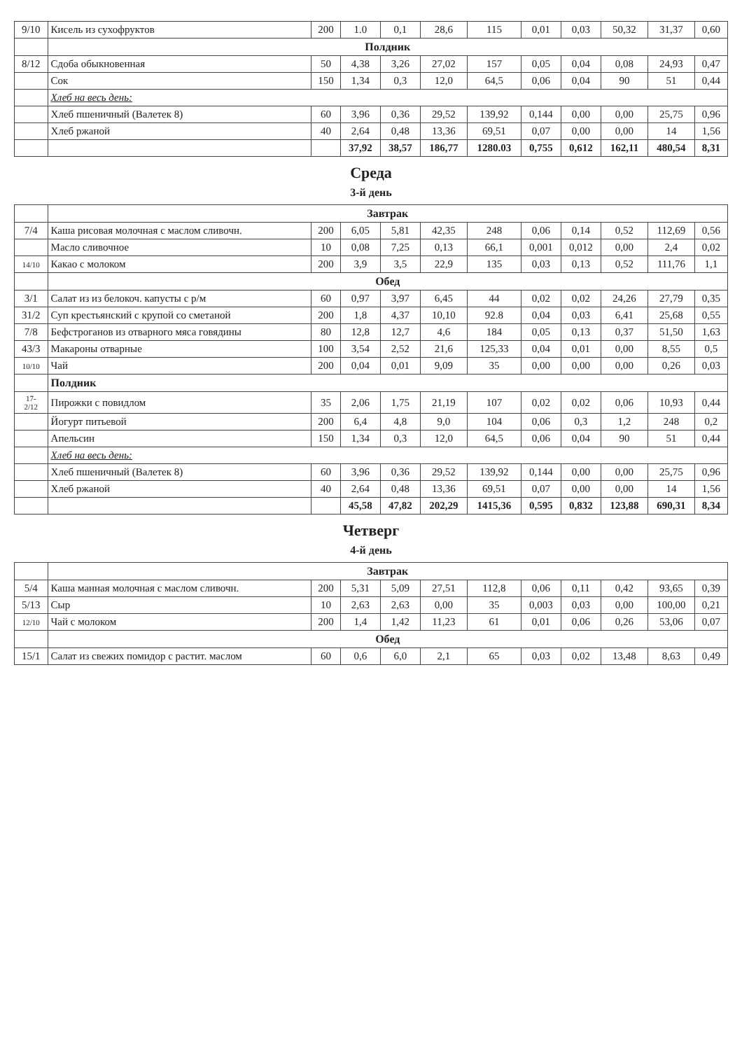| 9/10 | Кисель из сухофруктов | 200 | 1.0 | 0,1 | 28,6 | 115 | 0,01 | 0,03 | 50,32 | 31,37 | 0,60 |
| | Полдник | | | | | | | | | | |
| 8/12 | Сдоба обыкновенная | 50 | 4,38 | 3,26 | 27,02 | 157 | 0,05 | 0,04 | 0,08 | 24,93 | 0,47 |
| | Сок | 150 | 1,34 | 0,3 | 12,0 | 64,5 | 0,06 | 0,04 | 90 | 51 | 0,44 |
| | Хлеб на весь день: | | | | | | | | | | |
| | Хлеб пшеничный (Валетек 8) | 60 | 3,96 | 0,36 | 29,52 | 139,92 | 0,144 | 0,00 | 0,00 | 25,75 | 0,96 |
| | Хлеб ржаной | 40 | 2,64 | 0,48 | 13,36 | 69,51 | 0,07 | 0,00 | 0,00 | 14 | 1,56 |
| | | | 37,92 | 38,57 | 186,77 | 1280.03 | 0,755 | 0,612 | 162,11 | 480,54 | 8,31 |
| Среда | | | | | | | | | | | |
| 3-й день | | | | | | | | | | | |
| | Завтрак | | | | | | | | | | |
| 7/4 | Каша рисовая молочная с маслом сливочн. | 200 | 6,05 | 5,81 | 42,35 | 248 | 0,06 | 0,14 | 0,52 | 112,69 | 0,56 |
| | Масло сливочное | 10 | 0,08 | 7,25 | 0,13 | 66,1 | 0,001 | 0,012 | 0,00 | 2,4 | 0,02 |
| 14/10 | Какао с молоком | 200 | 3,9 | 3,5 | 22,9 | 135 | 0,03 | 0,13 | 0,52 | 111,76 | 1,1 |
| | Обед | | | | | | | | | | |
| 3/1 | Салат из из белокоч. капусты с р/м | 60 | 0,97 | 3,97 | 6,45 | 44 | 0,02 | 0,02 | 24,26 | 27,79 | 0,35 |
| 31/2 | Суп крестьянский с крупой со сметаной | 200 | 1,8 | 4,37 | 10,10 | 92.8 | 0,04 | 0,03 | 6,41 | 25,68 | 0,55 |
| 7/8 | Бефстроганов из отварного мяса говядины | 80 | 12,8 | 12,7 | 4,6 | 184 | 0,05 | 0,13 | 0,37 | 51,50 | 1,63 |
| 43/3 | Макароны отварные | 100 | 3,54 | 2,52 | 21,6 | 125,33 | 0,04 | 0,01 | 0,00 | 8,55 | 0,5 |
| 10/10 | Чай | 200 | 0,04 | 0,01 | 9,09 | 35 | 0,00 | 0,00 | 0,00 | 0,26 | 0,03 |
| | Полдник | | | | | | | | | | |
| 17- 2/12 | Пирожки с повидлом | 35 | 2,06 | 1,75 | 21,19 | 107 | 0,02 | 0,02 | 0,06 | 10,93 | 0,44 |
| | Йогурт питьевой | 200 | 6,4 | 4,8 | 9,0 | 104 | 0,06 | 0,3 | 1,2 | 248 | 0,2 |
| | Апельсин | 150 | 1,34 | 0,3 | 12,0 | 64,5 | 0,06 | 0,04 | 90 | 51 | 0,44 |
| | Хлеб на весь день: | | | | | | | | | | |
| | Хлеб пшеничный (Валетек 8) | 60 | 3,96 | 0,36 | 29,52 | 139,92 | 0,144 | 0,00 | 0,00 | 25,75 | 0,96 |
| | Хлеб ржаной | 40 | 2,64 | 0,48 | 13,36 | 69,51 | 0,07 | 0,00 | 0,00 | 14 | 1,56 |
| | | | 45,58 | 47,82 | 202,29 | 1415,36 | 0,595 | 0,832 | 123,88 | 690,31 | 8,34 |
| Четверг | | | | | | | | | | | |
| 4-й день | | | | | | | | | | | |
| | Завтрак | | | | | | | | | | |
| 5/4 | Каша манная молочная с маслом сливочн. | 200 | 5,31 | 5,09 | 27,51 | 112,8 | 0,06 | 0,11 | 0,42 | 93,65 | 0,39 |
| 5/13 | Сыр | 10 | 2,63 | 2,63 | 0,00 | 35 | 0,003 | 0,03 | 0,00 | 100,00 | 0,21 |
| 12/10 | Чай с молоком | 200 | 1,4 | 1,42 | 11,23 | 61 | 0,01 | 0,06 | 0,26 | 53,06 | 0,07 |
| | Обед | | | | | | | | | | |
| 15/1 | Салат из свежих помидор с растит. маслом | 60 | 0,6 | 6,0 | 2,1 | 65 | 0,03 | 0,02 | 13,48 | 8,63 | 0,49 |